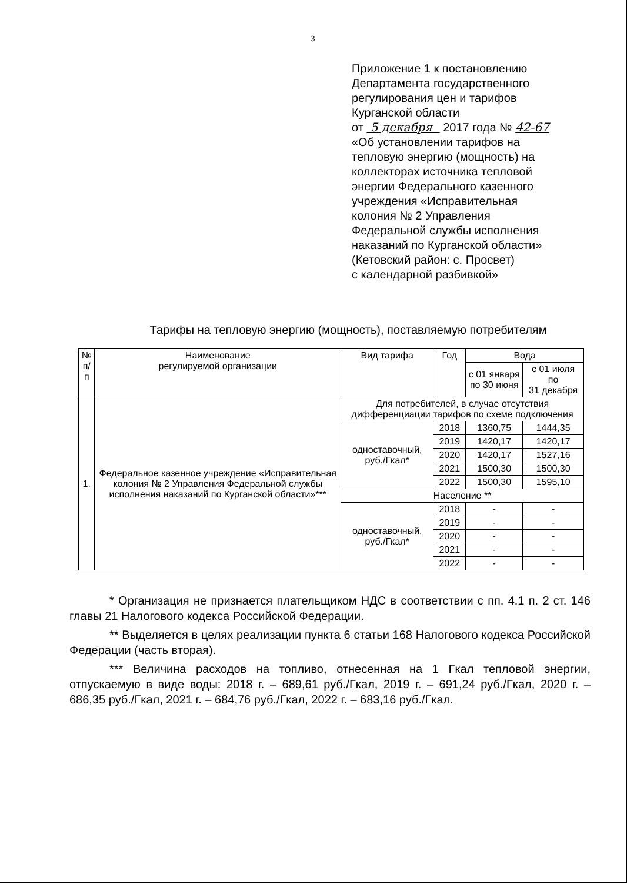3
Приложение 1 к постановлению
Департамента государственного
регулирования цен и тарифов
Курганской области
от 5 декабря 2017 года № 42-67
«Об установлении тарифов на
тепловую энергию (мощность) на
коллекторах источника тепловой
энергии Федерального казенного
учреждения «Исправительная
колония № 2 Управления
Федеральной службы исполнения
наказаний по Курганской области»
(Кетовский район: с. Просвет)
с календарной разбивкой»
Тарифы на тепловую энергию (мощность), поставляемую потребителям
| № п/п | Наименование регулируемой организации | Вид тарифа | Год | Вода | |
| --- | --- | --- | --- | --- | --- |
| | | | | с 01 января по 30 июня | с 01 июля по 31 декабря |
| 1. | Федеральное казенное учреждение «Исправительная колония № 2 Управления Федеральной службы исполнения наказаний по Курганской области»*** | Для потребителей, в случае отсутствия дифференциации тарифов по схеме подключения | | | |
| | | одноставочный, руб./Гкал* | 2018 | 1360,75 | 1444,35 |
| | | | 2019 | 1420,17 | 1420,17 |
| | | | 2020 | 1420,17 | 1527,16 |
| | | | 2021 | 1500,30 | 1500,30 |
| | | | 2022 | 1500,30 | 1595,10 |
| | | Население ** | | | |
| | | одноставочный, руб./Гкал* | 2018 | - | - |
| | | | 2019 | - | - |
| | | | 2020 | - | - |
| | | | 2021 | - | - |
| | | | 2022 | - | - |
* Организация не признается плательщиком НДС в соответствии с пп. 4.1 п. 2 ст. 146 главы 21 Налогового кодекса Российской Федерации.
** Выделяется в целях реализации пункта 6 статьи 168 Налогового кодекса Российской Федерации (часть вторая).
*** Величина расходов на топливо, отнесенная на 1 Гкал тепловой энергии, отпускаемую в виде воды: 2018 г. – 689,61 руб./Гкал, 2019 г. – 691,24 руб./Гкал, 2020 г. – 686,35 руб./Гкал, 2021 г. – 684,76 руб./Гкал, 2022 г. – 683,16 руб./Гкал.